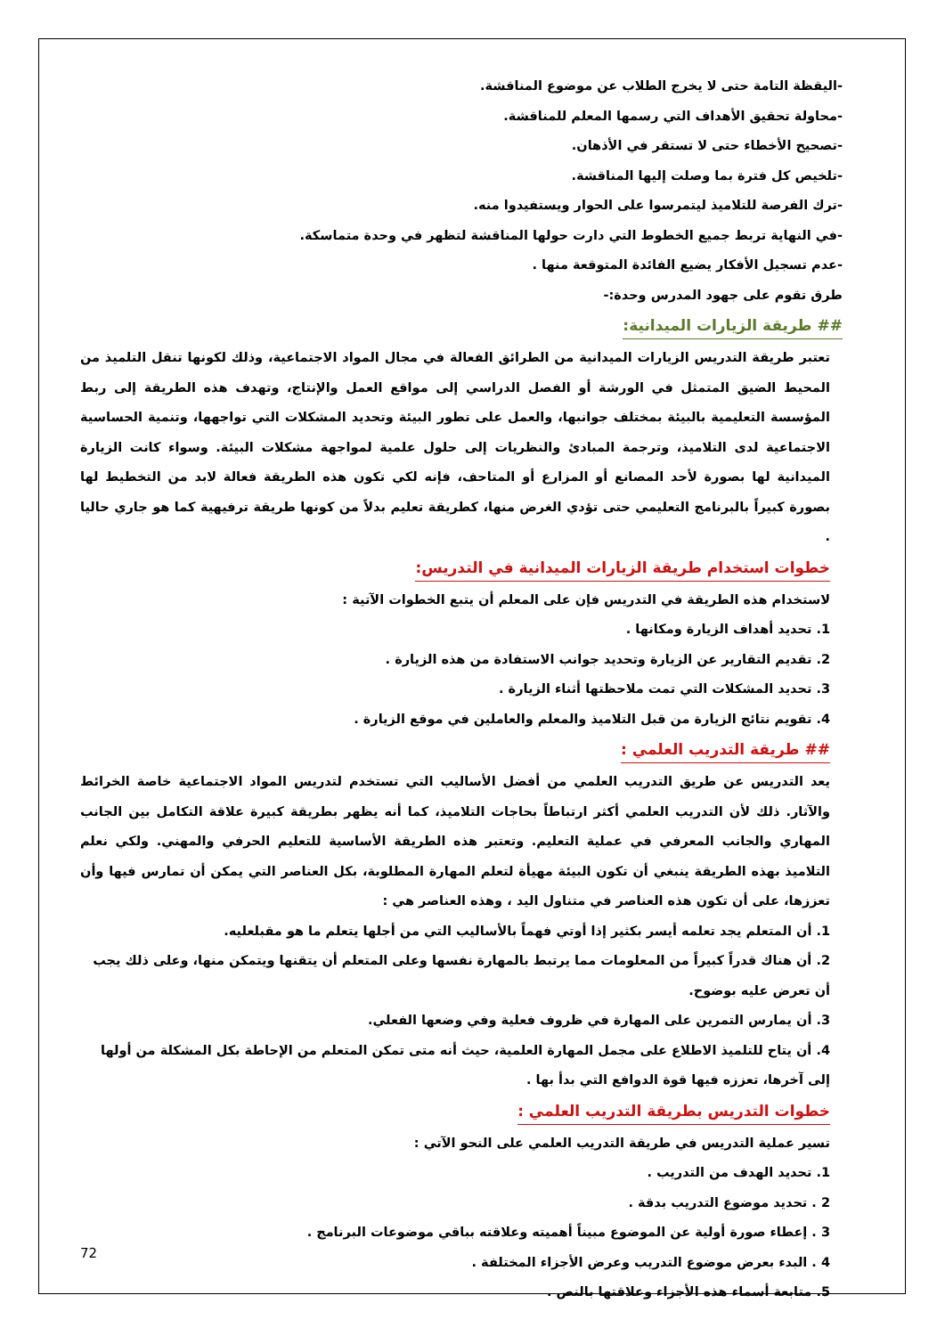-اليقظة التامة حتى لا يخرج الطلاب عن موضوع المناقشة.
-محاولة تحقيق الأهداف التي رسمها المعلم للمناقشة.
-تصحيح الأخطاء حتى لا تستقر في الأذهان.
-تلخيص كل فترة بما وصلت إليها المناقشة.
-ترك الفرصة للتلاميذ ليتمرسوا على الحوار ويستفيدوا منه.
-في النهاية تربط جميع الخطوط التي دارت حولها المناقشة لتظهر في وحدة متماسكة.
-عدم تسجيل الأفكار يضيع الفائدة المتوقعة منها .
طرق تقوم على جهود المدرس وحدة:-
## طريقة الزيارات الميدانية:
تعتبر طريقة التدريس الزيارات الميدانية من الطرائق الفعالة في مجال المواد الاجتماعية، وذلك لكونها تنقل التلميذ من المحيط الضيق المتمثل في الورشة أو الفصل الدراسي إلى مواقع العمل والإنتاج، وتهدف هذه الطريقة إلى ربط المؤسسة التعليمية بالبيئة بمختلف جوانبها، والعمل على تطور البيئة وتحديد المشكلات التي تواجهها، وتنمية الحساسية الاجتماعية لدى التلاميذ، وترجمة المبادئ والنظريات إلى حلول علمية لمواجهة مشكلات البيئة. وسواء كانت الزيارة الميدانية لها بصورة لأحد المصانع أو المزارع أو المتاحف، فإنه لكي تكون هذه الطريقة فعالة لابد من التخطيط لها بصورة كبيراً بالبرنامج التعليمي حتى تؤدي الغرض منها، كطريقة تعليم بدلاً من كونها طريقة ترفيهية كما هو جاري حاليا .
خطوات استخدام طريقة الزيارات الميدانية في التدريس:
لاستخدام هذه الطريقة في التدريس فإن على المعلم أن يتبع الخطوات الآتية :
1. تحديد أهداف الزيارة ومكانها .
2. تقديم التقارير عن الزيارة وتحديد جوانب الاستفادة من هذه الزيارة .
3. تحديد المشكلات التي تمت ملاحظتها أثناء الزيارة .
4. تقويم نتائج الزيارة من قبل التلاميذ والمعلم والعاملين في موقع الزيارة .
## طريقة التدريب العلمي :
يعد التدريس عن طريق التدريب العلمي من أفضل الأساليب التي تستخدم لتدريس المواد الاجتماعية خاصة الخرائط والآثار. ذلك لأن التدريب العلمي أكثر ارتباطاً بحاجات التلاميذ، كما أنه يظهر بطريقة كبيرة علاقة التكامل بين الجانب المهاري والجانب المعرفي في عملية التعليم. وتعتبر هذه الطريقة الأساسية للتعليم الحرفي والمهني. ولكي نعلم التلاميذ بهذه الطريقة ينبغي أن تكون البيئة مهيأة لتعلم المهارة المطلوبة، بكل العناصر التي يمكن أن تمارس فيها وأن تعززها، على أن تكون هذه العناصر في متناول اليد ، وهذه العناصر هي :
1. أن المتعلم يجد تعلمه أيسر بكثير إذا أوتي فهماً بالأساليب التي من أجلها يتعلم ما هو مقبلعليه.
2. أن هناك قدراً كبيراً من المعلومات مما يرتبط بالمهارة نفسها وعلى المتعلم أن يتقنها ويتمكن منها، وعلى ذلك يجب أن تعرض عليه بوضوح.
3. أن يمارس التمرين على المهارة في ظروف فعلية وفي وضعها الفعلي.
4. أن يتاح للتلميذ الاطلاع على مجمل المهارة العلمية، حيث أنه متى تمكن المتعلم من الإحاطة بكل المشكلة من أولها إلى آخرها، تعززه فيها قوة الدوافع التي بدأ بها .
خطوات التدريس بطريقة التدريب العلمي :
تسير عملية التدريس في طريقة التدريب العلمي على النحو الآتي :
1. تحديد الهدف من التدريب .
2 . تحديد موضوع التدريب بدقة .
3 . إعطاء صورة أولية عن الموضوع مبيناً أهميته وعلاقته بباقي موضوعات البرنامج .
4 . البدء بعرض موضوع التدريب وعرض الأجزاء المختلفة .
5. متابعة أسماء هذه الأجزاء وعلاقتها بالنص .
72